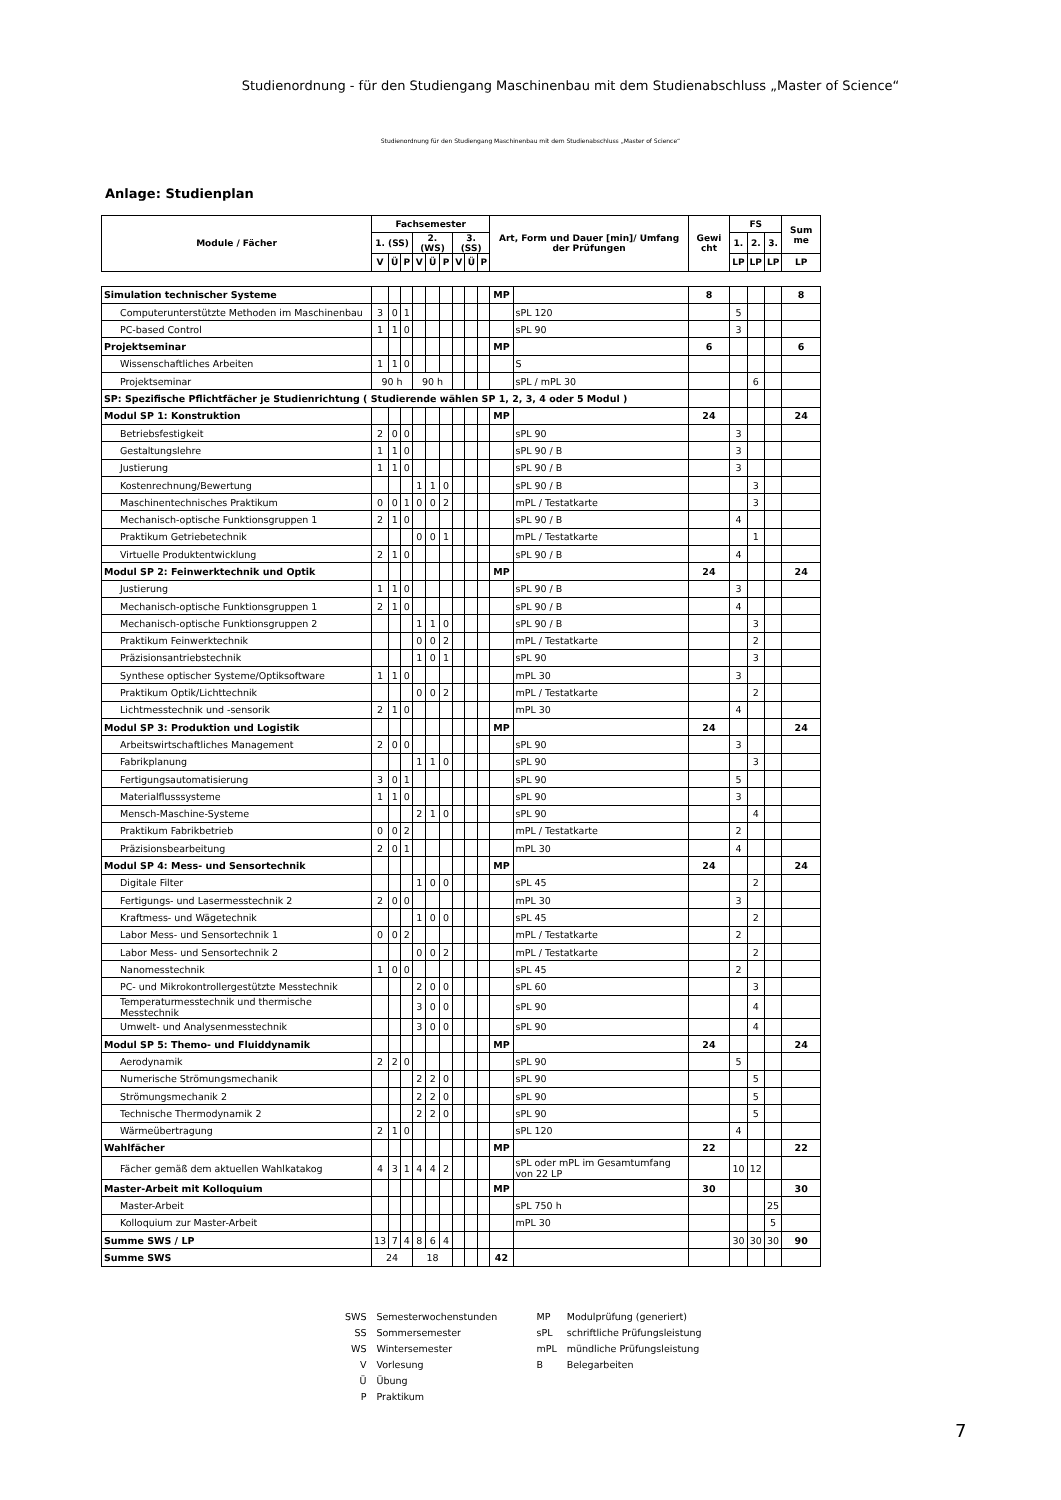Studienordnung - für den Studiengang Maschinenbau mit dem Studienabschluss „Master of Science“
Studienordnung für den Studiengang Maschinenbau mit dem Studienabschluss „Master of Science“
Anlage: Studienplan
| Module / Fächer | Fachsemester | | | | | | | | | Art, Form und Dauer [min]/ Umfang der Prüfungen | | Gewi cht | FS | | | Sum me |
| --- | --- | --- | --- | --- | --- | --- | --- | --- | --- | --- | --- | --- | --- | --- | --- | --- |
| | 1. (SS) | | | 2. (WS) | | | 3. (SS) | | | | | | 1. | 2. | 3. | |
| | V | Ü | P | V | Ü | P | V | Ü | P | | | | LP | LP | LP | LP |
| Simulation technischer Systeme | | | | | | | | | | MP | | 8 | | | | 8 |
| Computerunterstützte Methoden im Maschinenbau | 3 | 0 | 1 | | | | | | | | sPL 120 | | 5 | | | |
| PC-based Control | 1 | 1 | 0 | | | | | | | | sPL 90 | | 3 | | | |
| Projektseminar | | | | | | | | | | MP | | 6 | | | | 6 |
| Wissenschaftliches Arbeiten | 1 | 1 | 0 | | | | | | | | S | | | | | |
| Projektseminar | 90 h | | | 90 h | | | | | | | sPL / mPL 30 | | | 6 | | |
| SP: Spezifische Pflichtfächer je Studienrichtung ( Studierende wählen SP 1, 2, 3, 4 oder 5 Modul ) | | | | | | | | | | | | | | | | |
| Modul SP 1: Konstruktion | | | | | | | | | | MP | | 24 | | | | 24 |
| Betriebsfestigkeit | 2 | 0 | 0 | | | | | | | | sPL 90 | | 3 | | | |
| Gestaltungslehre | 1 | 1 | 0 | | | | | | | | sPL 90 / B | | 3 | | | |
| Justierung | 1 | 1 | 0 | | | | | | | | sPL 90 / B | | 3 | | | |
| Kostenrechnung/Bewertung | | | | 1 | 1 | 0 | | | | | sPL 90 / B | | | 3 | | |
| Maschinentechnisches Praktikum | 0 | 0 | 1 | 0 | 0 | 2 | | | | | mPL / Testatkarte | | | 3 | | |
| Mechanisch-optische Funktionsgruppen 1 | 2 | 1 | 0 | | | | | | | | sPL 90 / B | | 4 | | | |
| Praktikum Getriebetechnik | | | | 0 | 0 | 1 | | | | | mPL / Testatkarte | | | 1 | | |
| Virtuelle Produktentwicklung | 2 | 1 | 0 | | | | | | | | sPL 90 / B | | 4 | | | |
| Modul SP 2: Feinwerktechnik und Optik | | | | | | | | | | MP | | 24 | | | | 24 |
| Justierung | 1 | 1 | 0 | | | | | | | | sPL 90 / B | | 3 | | | |
| Mechanisch-optische Funktionsgruppen 1 | 2 | 1 | 0 | | | | | | | | sPL 90 / B | | 4 | | | |
| Mechanisch-optische Funktionsgruppen 2 | | | | 1 | 1 | 0 | | | | | sPL 90 / B | | | 3 | | |
| Praktikum Feinwerktechnik | | | | 0 | 0 | 2 | | | | | mPL / Testatkarte | | | 2 | | |
| Präzisionsantriebstechnik | | | | 1 | 0 | 1 | | | | | sPL 90 | | | 3 | | |
| Synthese optischer Systeme/Optiksoftware | 1 | 1 | 0 | | | | | | | | mPL 30 | | 3 | | | |
| Praktikum Optik/Lichttechnik | | | | 0 | 0 | 2 | | | | | mPL / Testatkarte | | | 2 | | |
| Lichtmesstechnik und -sensorik | 2 | 1 | 0 | | | | | | | | mPL 30 | | 4 | | | |
| Modul SP 3: Produktion und Logistik | | | | | | | | | | MP | | 24 | | | | 24 |
| Arbeitswirtschaftliches Management | 2 | 0 | 0 | | | | | | | | sPL 90 | | 3 | | | |
| Fabrikplanung | | | | 1 | 1 | 0 | | | | | sPL 90 | | | 3 | | |
| Fertigungsautomatisierung | 3 | 0 | 1 | | | | | | | | sPL 90 | | 5 | | | |
| Materialflusssysteme | 1 | 1 | 0 | | | | | | | | sPL 90 | | 3 | | | |
| Mensch-Maschine-Systeme | | | | 2 | 1 | 0 | | | | | sPL 90 | | | 4 | | |
| Praktikum Fabrikbetrieb | 0 | 0 | 2 | | | | | | | | mPL / Testatkarte | | 2 | | | |
| Präzisionsbearbeitung | 2 | 0 | 1 | | | | | | | | mPL 30 | | 4 | | | |
| Modul SP 4: Mess- und Sensortechnik | | | | | | | | | | MP | | 24 | | | | 24 |
| Digitale Filter | | | | 1 | 0 | 0 | | | | | sPL 45 | | | 2 | | |
| Fertigungs- und Lasermesstechnik 2 | 2 | 0 | 0 | | | | | | | | mPL 30 | | 3 | | | |
| Kraftmess- und Wägetechnik | | | | 1 | 0 | 0 | | | | | sPL 45 | | | 2 | | |
| Labor Mess- und Sensortechnik 1 | 0 | 0 | 2 | | | | | | | | mPL / Testatkarte | | 2 | | | |
| Labor Mess- und Sensortechnik 2 | | | | 0 | 0 | 2 | | | | | mPL / Testatkarte | | | 2 | | |
| Nanomesstechnik | 1 | 0 | 0 | | | | | | | | sPL 45 | | 2 | | | |
| PC- und Mikrokontrollergestützte Messtechnik | | | | 2 | 0 | 0 | | | | | sPL 60 | | | 3 | | |
| Temperaturmesstechnik und thermische Messtechnik | | | | 3 | 0 | 0 | | | | | sPL 90 | | | 4 | | |
| Umwelt- und Analysenmesstechnik | | | | 3 | 0 | 0 | | | | | sPL 90 | | | 4 | | |
| Modul SP 5: Themo- und Fluiddynamik | | | | | | | | | | MP | | 24 | | | | 24 |
| Aerodynamik | 2 | 2 | 0 | | | | | | | | sPL 90 | | 5 | | | |
| Numerische Strömungsmechanik | | | | 2 | 2 | 0 | | | | | sPL 90 | | | 5 | | |
| Strömungsmechanik 2 | | | | 2 | 2 | 0 | | | | | sPL 90 | | | 5 | | |
| Technische Thermodynamik 2 | | | | 2 | 2 | 0 | | | | | sPL 90 | | | 5 | | |
| Wärmeübertragung | 2 | 1 | 0 | | | | | | | | sPL 120 | | 4 | | | |
| Wahlfächer | | | | | | | | | | MP | | 22 | | | | 22 |
| Fächer gemäß dem aktuellen Wahlkatakog | 4 | 3 | 1 | 4 | 4 | 2 | | | | | sPL oder mPL im Gesamtumfang von 22 LP | | 10 | 12 | | |
| Master-Arbeit mit Kolloquium | | | | | | | | | | MP | | 30 | | | | 30 |
| Master-Arbeit | | | | | | | | | | | sPL 750 h | | | | 25 | |
| Kolloquium zur Master-Arbeit | | | | | | | | | | | mPL 30 | | | | 5 | |
| Summe SWS / LP | 13 | 7 | 4 | 8 | 6 | 4 | | | | | | | 30 | 30 | 30 | 90 |
| Summe SWS | 24 | | | 18 | | | | | | 42 | | | | | | |
| SWS | Semesterwochenstunden | MP | Modulprüfung (generiert) |
| SS | Sommersemester | sPL | schriftliche Prüfungsleistung |
| WS | Wintersemester | mPL | mündliche Prüfungsleistung |
| V | Vorlesung | B | Belegarbeiten |
| Ü | Übung | | |
| P | Praktikum | | |
7